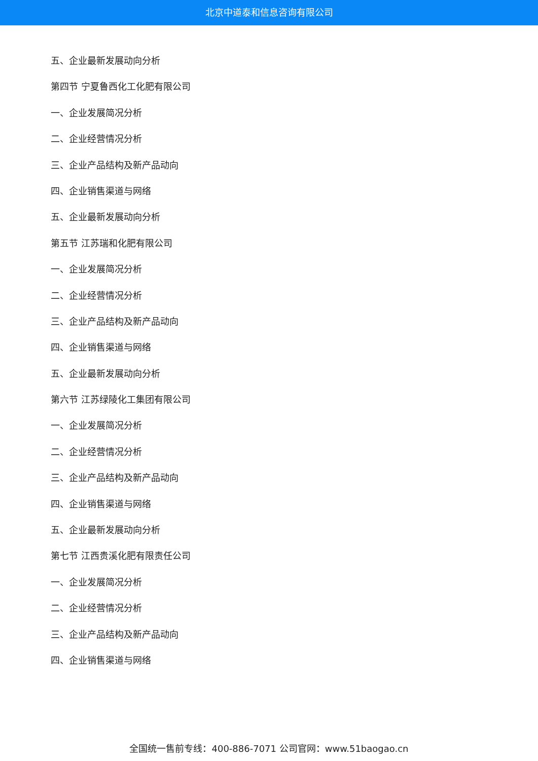北京中道泰和信息咨询有限公司
五、企业最新发展动向分析
第四节 宁夏鲁西化工化肥有限公司
一、企业发展简况分析
二、企业经营情况分析
三、企业产品结构及新产品动向
四、企业销售渠道与网络
五、企业最新发展动向分析
第五节 江苏瑞和化肥有限公司
一、企业发展简况分析
二、企业经营情况分析
三、企业产品结构及新产品动向
四、企业销售渠道与网络
五、企业最新发展动向分析
第六节 江苏绿陵化工集团有限公司
一、企业发展简况分析
二、企业经营情况分析
三、企业产品结构及新产品动向
四、企业销售渠道与网络
五、企业最新发展动向分析
第七节 江西贵溪化肥有限责任公司
一、企业发展简况分析
二、企业经营情况分析
三、企业产品结构及新产品动向
四、企业销售渠道与网络
全国统一售前专线：400-886-7071 公司官网：www.51baogao.cn